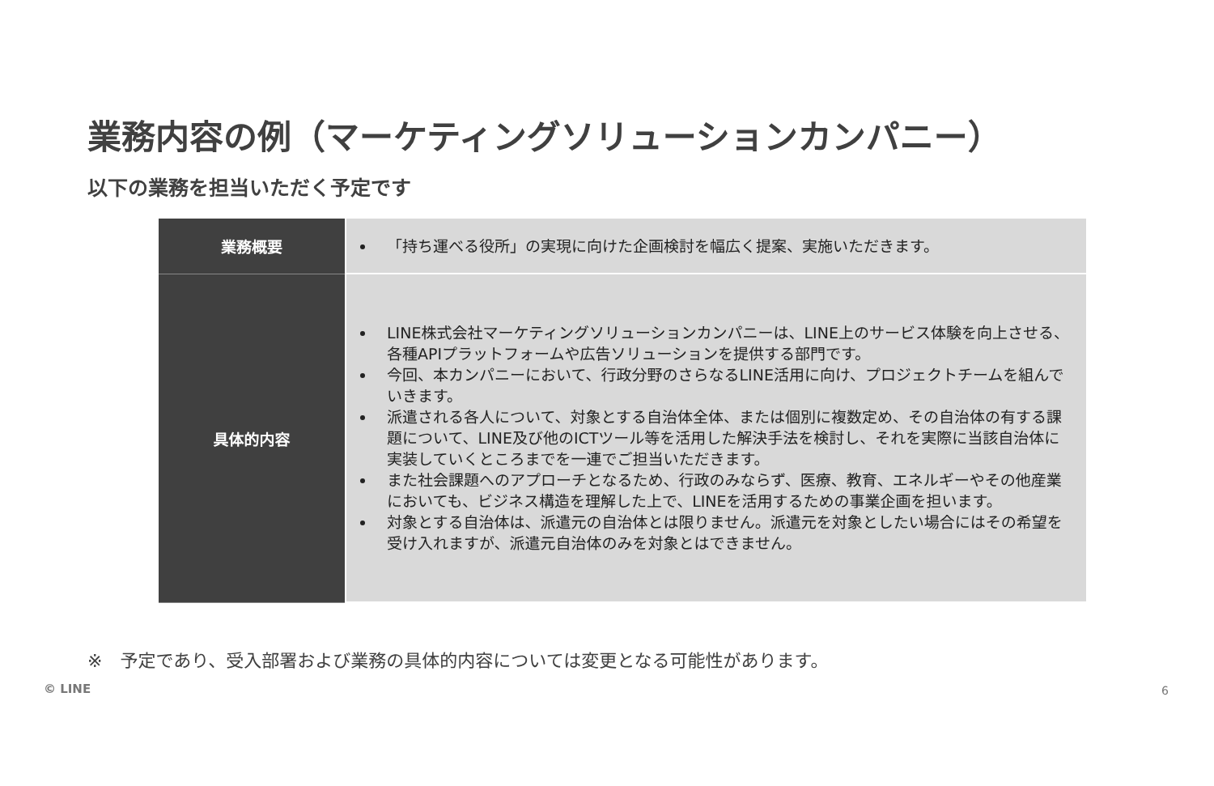業務内容の例（マーケティングソリューションカンパニー）
以下の業務を担当いただく予定です
| 業務概要 | 「持ち運べる役所」の実現に向けた企画検討を幅広く提案、実施いただきます。 |
| 具体的内容 | LINE株式会社マーケティングソリューションカンパニーは、LINE上のサービス体験を向上させる、各種APIプラットフォームや広告ソリューションを提供する部門です。 今回、本カンパニーにおいて、行政分野のさらなるLINE活用に向け、プロジェクトチームを組んでいきます。 派遣される各人について、対象とする自治体全体、または個別に複数定め、その自治体の有する課題について、LINE及び他のICTツール等を活用した解決手法を検討し、それを実際に当該自治体に実装していくところまでを一連でご担当いただきます。 また社会課題へのアプローチとなるため、行政のみならず、医療、教育、エネルギーやその他産業においても、ビジネス構造を理解した上で、LINEを活用するための事業企画を担います。 対象とする自治体は、派遣元の自治体とは限りません。派遣元を対象としたい場合にはその希望を受け入れますが、派遣元自治体のみを対象とはできません。 |
※　予定であり、受入部署および業務の具体的内容については変更となる可能性があります。
© LINE 6